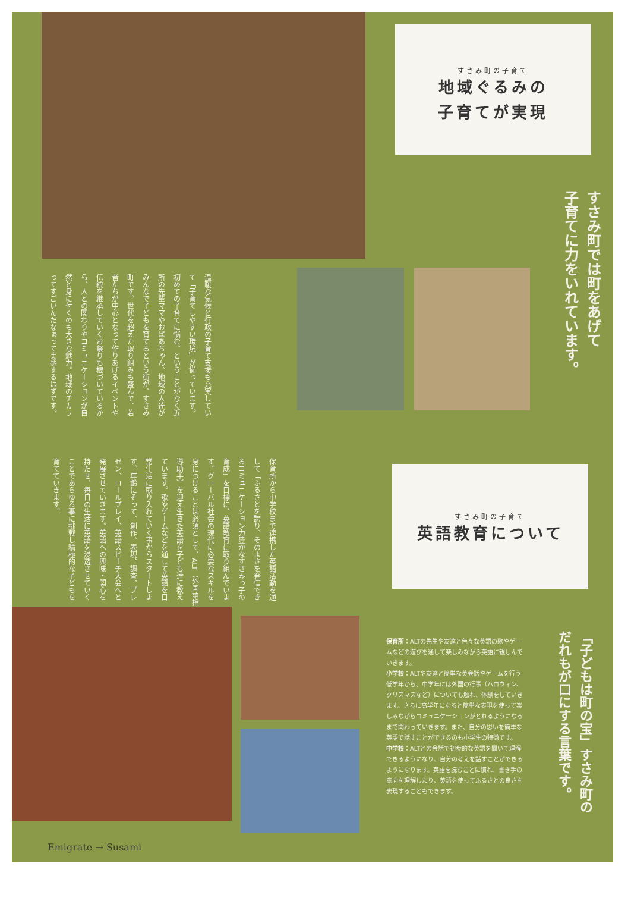すさみ町の子育て
地域ぐるみの
子育てが実現
すさみ町では町をあげて
子育てに力をいれています。
温暖な気候と行政の子育て支援も充実していて「子育てしやすい環境」が揃っています。初めての子育てに悩む、ということがなく近所の先輩ママやおばあちゃん、地域の人達がみんなで子どもを育てるという街が、すさみ町です。世代を超えた取り組みも盛んで、若者たちが中心となって作りあげるイベントや伝統を継承していくお祭りも根づいているから、人との関わりやコミュニケーションが自然と身に付くのも大きな魅力。地域のチカラってすごいんだなぁって実感するはずです。
保育所から中学校まで連携した英語活動を通して「ふるさとを誇り、そのよさを発信できるコミュニケーション力豊かなすさみっ子の育成」を目標に、英語教育に取り組んでいます。グローバル社会の現代に必要なスキルを身につけることは必須として、ALT（外国語指導助手）を迎え生きた英語を子ども達に教えています。歌やゲームなどを通して英語を日常生活に取り入れていく事からスタートします。年齢にそって、創作、表現、調査、プレゼン、ロールプレイ、英語スピーチ大会へと発展させていきます。英語への興味・関心を持たせ、毎日の生活に英語を浸透させていくことであらゆる事に挑戦し積極的な子どもを育てていきます。
すさみ町の子育て
英語教育について
保育所：ALTの先生や友達と色々な英語の歌やゲームなどの遊びを通して楽しみながら英語に親しんでいきます。
小学校：ALTや友達と簡単な英会話やゲームを行う低学年から、中学年には外国の行事（ハロウィン、クリスマスなど）についても触れ、体験をしていきます。さらに高学年になると簡単な表現を使って楽しみながらコミュニケーションがとれるようになるまで関わっていきます。また、自分の思いを簡単な英語で話すことができるのも小学生の特徴です。
中学校：ALTとの会話で初歩的な英語を聞いて理解できるようになり、自分の考えを話すことができるようになります。英語を読むことに慣れ、書き手の意向を理解したり、英語を使ってふるさとの良さを表現することもできます。
「子どもは町の宝」すさみ町の
だれもが口にする言葉です。
Emigrate → Susami